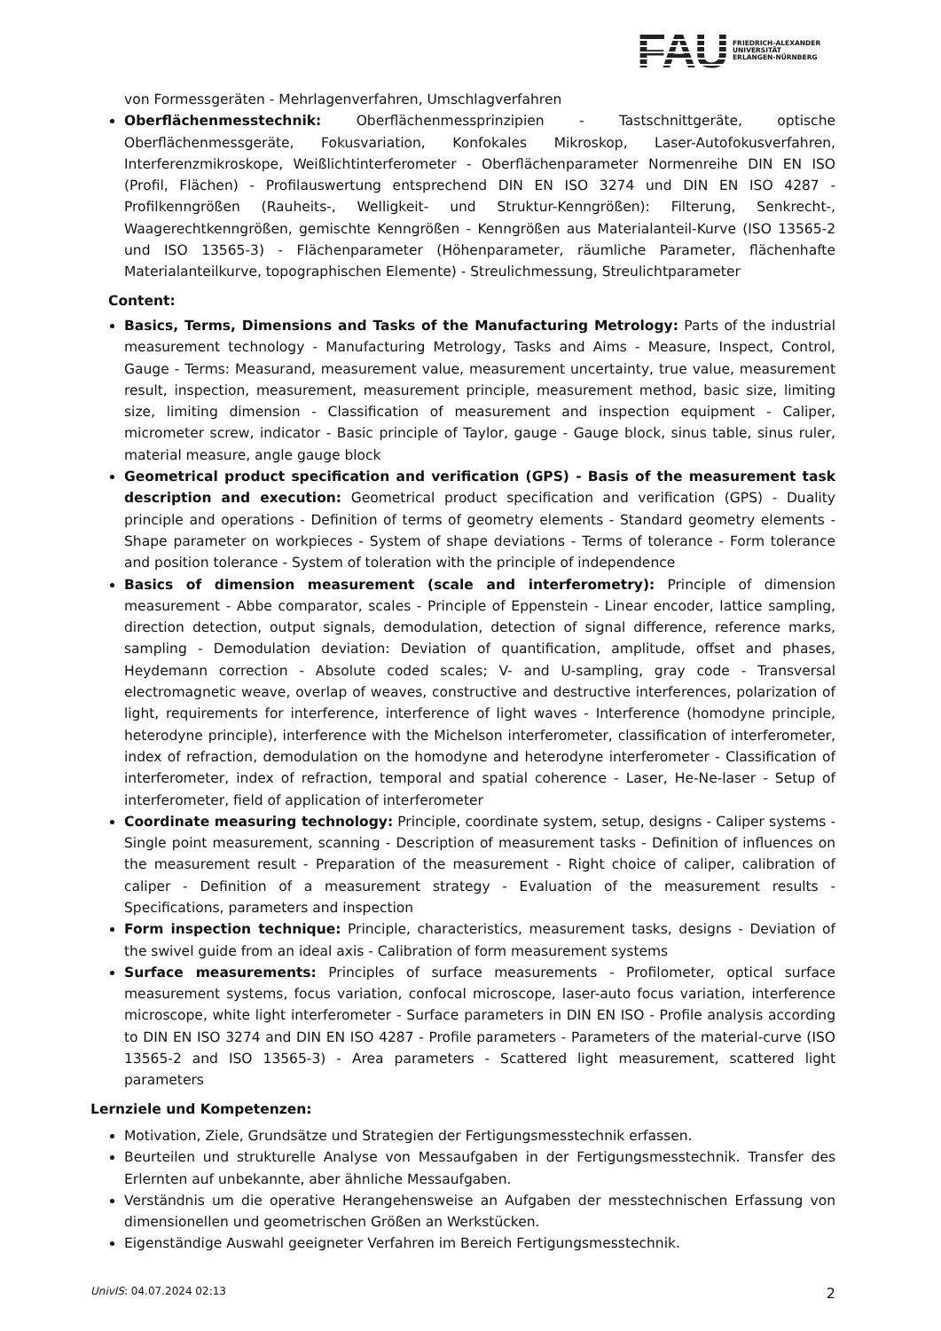FAU
FRIEDRICH-ALEXANDER
UNIVERSITÄT
ERLANGEN-NÜRNBERG
von Formessgeräten - Mehrlagenverfahren, Umschlagverfahren
Oberflächenmesstechnik: Oberflächenmessprinzipien - Tastschnittgeräte, optische Oberflächenmessgeräte, Fokusvariation, Konfokales Mikroskop, Laser-Autofokusverfahren, Interferenzmikroskope, Weißlichtinterferometer - Oberflächenparameter Normenreihe DIN EN ISO (Profil, Flächen) - Profilauswertung entsprechend DIN EN ISO 3274 und DIN EN ISO 4287 - Profilkenngrößen (Rauheits-, Welligkeit- und Struktur-Kenngrößen): Filterung, Senkrecht-, Waagerechtkenngrößen, gemischte Kenngrößen - Kenngrößen aus Materialanteil-Kurve (ISO 13565-2 und ISO 13565-3) - Flächenparameter (Höhenparameter, räumliche Parameter, flächenhafte Materialanteilkurve, topographischen Elemente) - Streulichmessung, Streulichtparameter
Content:
Basics, Terms, Dimensions and Tasks of the Manufacturing Metrology: Parts of the industrial measurement technology - Manufacturing Metrology, Tasks and Aims - Measure, Inspect, Control, Gauge - Terms: Measurand, measurement value, measurement uncertainty, true value, measurement result, inspection, measurement, measurement principle, measurement method, basic size, limiting size, limiting dimension - Classification of measurement and inspection equipment - Caliper, micrometer screw, indicator - Basic principle of Taylor, gauge - Gauge block, sinus table, sinus ruler, material measure, angle gauge block
Geometrical product specification and verification (GPS) - Basis of the measurement task description and execution: Geometrical product specification and verification (GPS) - Duality principle and operations - Definition of terms of geometry elements - Standard geometry elements - Shape parameter on workpieces - System of shape deviations - Terms of tolerance - Form tolerance and position tolerance - System of toleration with the principle of independence
Basics of dimension measurement (scale and interferometry): Principle of dimension measurement - Abbe comparator, scales - Principle of Eppenstein - Linear encoder, lattice sampling, direction detection, output signals, demodulation, detection of signal difference, reference marks, sampling - Demodulation deviation: Deviation of quantification, amplitude, offset and phases, Heydemann correction - Absolute coded scales; V- and U-sampling, gray code - Transversal electromagnetic weave, overlap of weaves, constructive and destructive interferences, polarization of light, requirements for interference, interference of light waves - Interference (homodyne principle, heterodyne principle), interference with the Michelson interferometer, classification of interferometer, index of refraction, demodulation on the homodyne and heterodyne interferometer - Classification of interferometer, index of refraction, temporal and spatial coherence - Laser, He-Ne-laser - Setup of interferometer, field of application of interferometer
Coordinate measuring technology: Principle, coordinate system, setup, designs - Caliper systems - Single point measurement, scanning - Description of measurement tasks - Definition of influences on the measurement result - Preparation of the measurement - Right choice of caliper, calibration of caliper - Definition of a measurement strategy - Evaluation of the measurement results - Specifications, parameters and inspection
Form inspection technique: Principle, characteristics, measurement tasks, designs - Deviation of the swivel guide from an ideal axis - Calibration of form measurement systems
Surface measurements: Principles of surface measurements - Profilometer, optical surface measurement systems, focus variation, confocal microscope, laser-auto focus variation, interference microscope, white light interferometer - Surface parameters in DIN EN ISO - Profile analysis according to DIN EN ISO 3274 and DIN EN ISO 4287 - Profile parameters - Parameters of the material-curve (ISO 13565-2 and ISO 13565-3) - Area parameters - Scattered light measurement, scattered light parameters
Lernziele und Kompetenzen:
Motivation, Ziele, Grundsätze und Strategien der Fertigungsmesstechnik erfassen.
Beurteilen und strukturelle Analyse von Messaufgaben in der Fertigungsmesstechnik. Transfer des Erlernten auf unbekannte, aber ähnliche Messaufgaben.
Verständnis um die operative Herangehensweise an Aufgaben der messtechnischen Erfassung von dimensionellen und geometrischen Größen an Werkstücken.
Eigenständige Auswahl geeigneter Verfahren im Bereich Fertigungsmesstechnik.
UnivIS: 04.07.2024 02:13 2